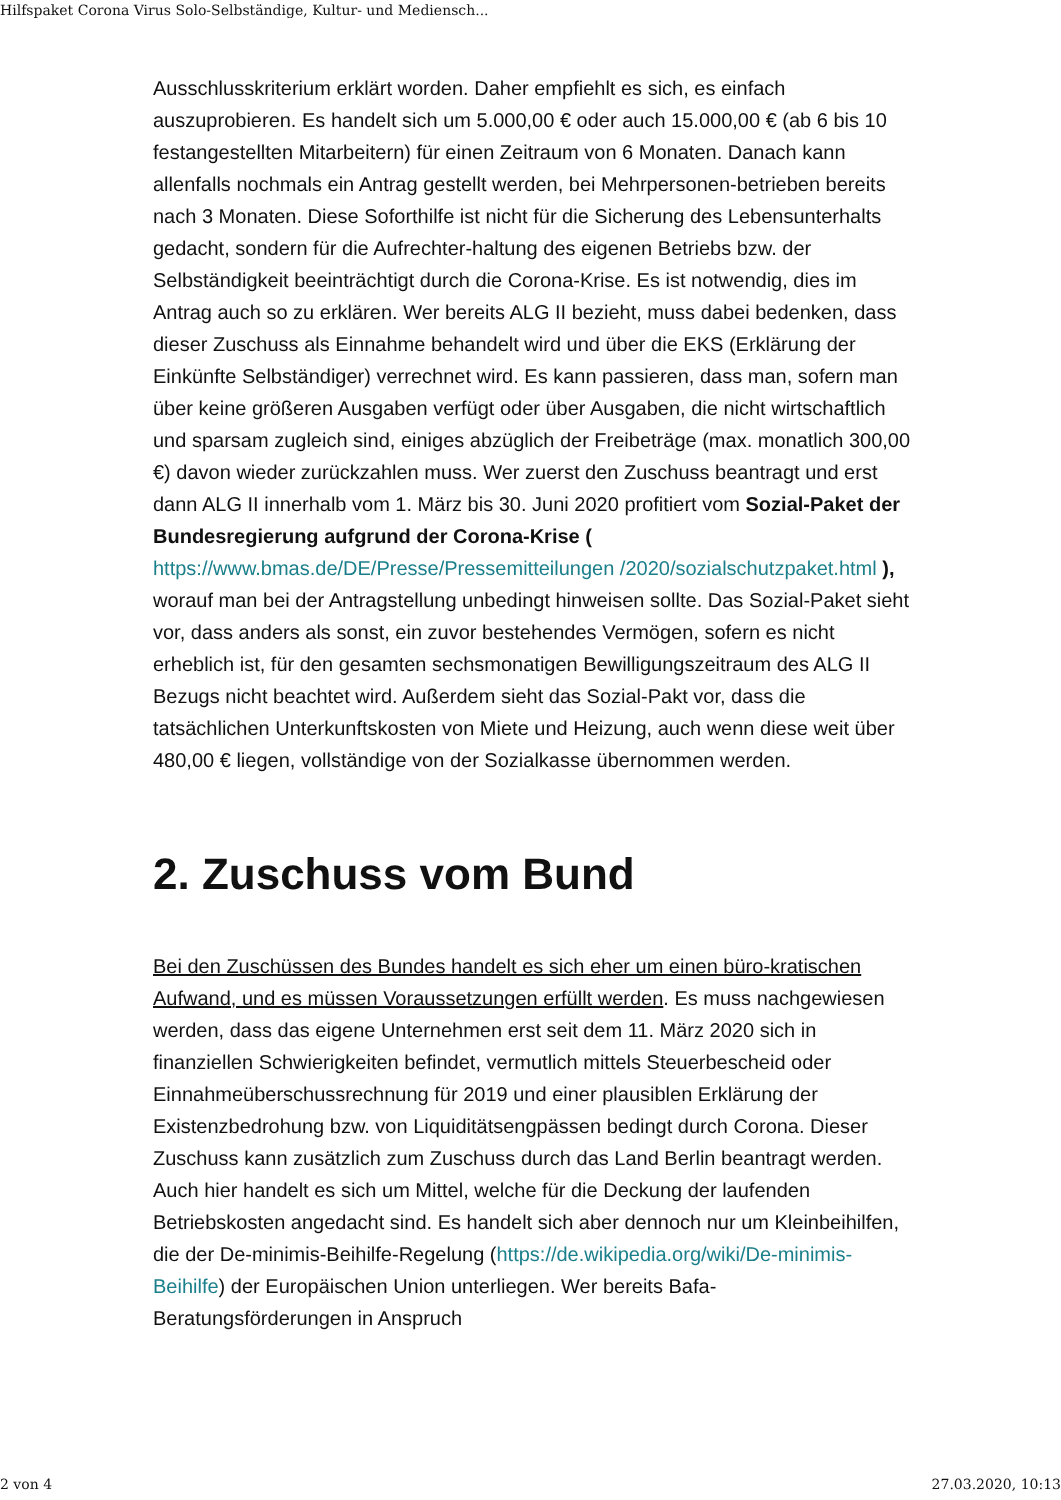Hilfspaket Corona Virus Solo-Selbständige, Kultur- und Mediensch...
Ausschlusskriterium erklärt worden. Daher empfiehlt es sich, es einfach auszuprobieren. Es handelt sich um 5.000,00 € oder auch 15.000,00 € (ab 6 bis 10 festangestellten Mitarbeitern) für einen Zeitraum von 6 Monaten. Danach kann allenfalls nochmals ein Antrag gestellt werden, bei Mehrpersonen-betrieben bereits nach 3 Monaten. Diese Soforthilfe ist nicht für die Sicherung des Lebensunterhalts gedacht, sondern für die Aufrechter-haltung des eigenen Betriebs bzw. der Selbständigkeit beeinträchtigt durch die Corona-Krise. Es ist notwendig, dies im Antrag auch so zu erklären. Wer bereits ALG II bezieht, muss dabei bedenken, dass dieser Zuschuss als Einnahme behandelt wird und über die EKS (Erklärung der Einkünfte Selbständiger) verrechnet wird. Es kann passieren, dass man, sofern man über keine größeren Ausgaben verfügt oder über Ausgaben, die nicht wirtschaftlich und sparsam zugleich sind, einiges abzüglich der Freibeträge (max. monatlich 300,00 €) davon wieder zurückzahlen muss. Wer zuerst den Zuschuss beantragt und erst dann ALG II innerhalb vom 1. März bis 30. Juni 2020 profitiert vom Sozial-Paket der Bundesregierung aufgrund der Corona-Krise ( https://www.bmas.de/DE/Presse/Pressemitteilungen /2020/sozialschutzpaket.html ), worauf man bei der Antragstellung unbedingt hinweisen sollte. Das Sozial-Paket sieht vor, dass anders als sonst, ein zuvor bestehendes Vermögen, sofern es nicht erheblich ist, für den gesamten sechsmonatigen Bewilligungszeitraum des ALG II Bezugs nicht beachtet wird. Außerdem sieht das Sozial-Pakt vor, dass die tatsächlichen Unterkunftskosten von Miete und Heizung, auch wenn diese weit über 480,00 € liegen, vollständige von der Sozialkasse übernommen werden.
2. Zuschuss vom Bund
Bei den Zuschüssen des Bundes handelt es sich eher um einen büro-kratischen Aufwand, und es müssen Voraussetzungen erfüllt werden. Es muss nachgewiesen werden, dass das eigene Unternehmen erst seit dem 11. März 2020 sich in finanziellen Schwierigkeiten befindet, vermutlich mittels Steuerbescheid oder Einnahmeüberschussrechnung für 2019 und einer plausiblen Erklärung der Existenzbedrohung bzw. von Liquiditätsengpässen bedingt durch Corona. Dieser Zuschuss kann zusätzlich zum Zuschuss durch das Land Berlin beantragt werden. Auch hier handelt es sich um Mittel, welche für die Deckung der laufenden Betriebskosten angedacht sind. Es handelt sich aber dennoch nur um Kleinbeihilfen, die der De-minimis-Beihilfe-Regelung (https://de.wikipedia.org/wiki/De-minimis-Beihilfe) der Europäischen Union unterliegen. Wer bereits Bafa-Beratungsförderungen in Anspruch
2 von 4 27.03.2020, 10:13